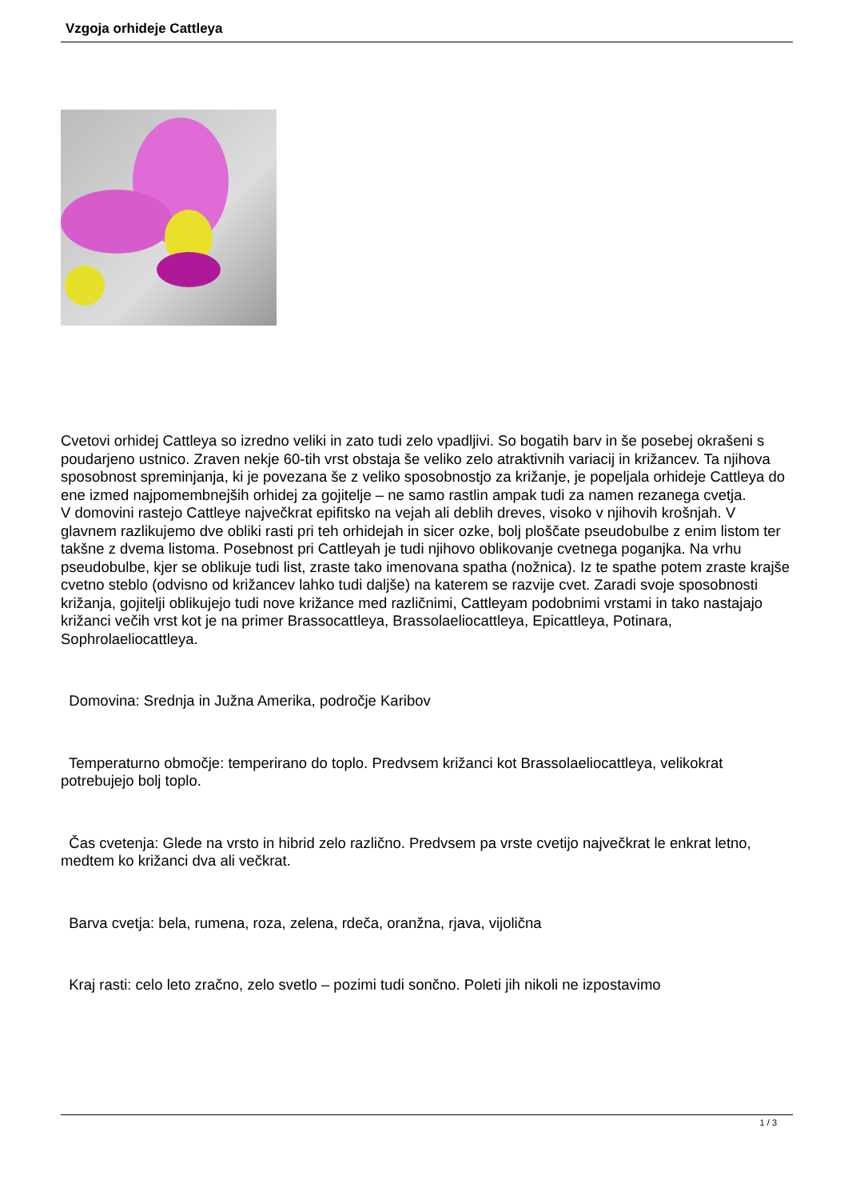Vzgoja orhideje Cattleya
Cvetovi orhidej Cattleya so izredno veliki in zato tudi zelo vpadljivi. So bogatih barv in še posebej okrašeni s poudarjeno ustnico. Zraven nekje 60-tih vrst obstaja še veliko zelo atraktivnih variacij in križancev. Ta njihova sposobnost spreminjanja, ki je povezana še z veliko sposobnostjo za križanje, je popeljala orhideje Cattleya do ene izmed najpomembnejših orhidej za gojitelje – ne samo rastlin ampak tudi za namen rezanega cvetja.
V domovini rastejo Cattleye največkrat epifitsko na vejah ali deblih dreves, visoko v njihovih krošnjah. V glavnem razlikujemo dve obliki rasti pri teh orhidejah in sicer ozke, bolj ploščate pseudobulbe z enim listom ter takšne z dvema listoma. Posebnost pri Cattleyah je tudi njihovo oblikovanje cvetnega poganjka. Na vrhu pseudobulbe, kjer se oblikuje tudi list, zraste tako imenovana spatha (nožnica). Iz te spathe potem zraste krajše cvetno steblo (odvisno od križancev lahko tudi daljše) na katerem se razvije cvet. Zaradi svoje sposobnosti križanja, gojitelji oblikujejo tudi nove križance med različnimi, Cattleyam podobnimi vrstami in tako nastajajo križanci večih vrst kot je na primer Brassocattleya, Brassolaeliocattleya, Epicattleya, Potinara, Sophrolaeliocattleya.
Domovina: Srednja in Južna Amerika, področje Karibov
Temperaturno območje: temperirano do toplo. Predvsem križanci kot Brassolaeliocattleya, velikokrat potrebujejo bolj toplo.
Čas cvetenja: Glede na vrsto in hibrid zelo različno. Predvsem pa vrste cvetijo največkrat le enkrat letno, medtem ko križanci dva ali večkrat.
Barva cvetja: bela, rumena, roza, zelena, rdeča, oranžna, rjava, vijolična
Kraj rasti: celo leto zračno, zelo svetlo – pozimi tudi sončno. Poleti jih nikoli ne izpostavimo
1 / 3